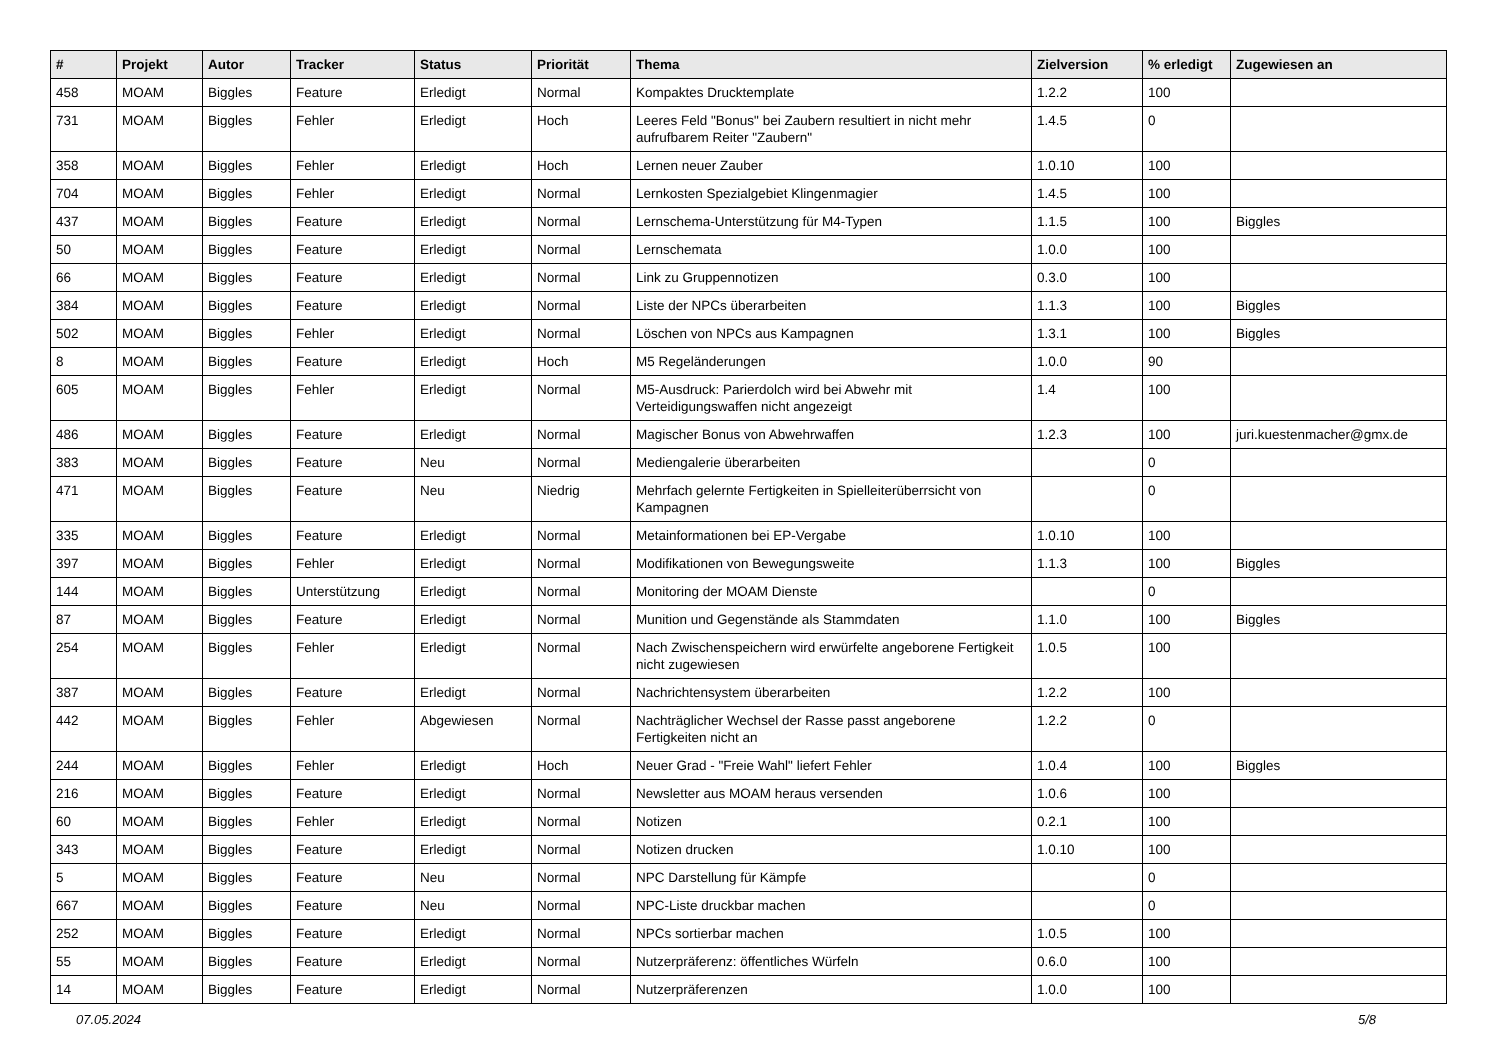| # | Projekt | Autor | Tracker | Status | Priorität | Thema | Zielversion | % erledigt | Zugewiesen an |
| --- | --- | --- | --- | --- | --- | --- | --- | --- | --- |
| 458 | MOAM | Biggles | Feature | Erledigt | Normal | Kompaktes Drucktemplate | 1.2.2 | 100 | |
| 731 | MOAM | Biggles | Fehler | Erledigt | Hoch | Leeres Feld "Bonus" bei Zaubern resultiert in nicht mehr aufrufbarem Reiter "Zaubern" | 1.4.5 | 0 | |
| 358 | MOAM | Biggles | Fehler | Erledigt | Hoch | Lernen neuer Zauber | 1.0.10 | 100 | |
| 704 | MOAM | Biggles | Fehler | Erledigt | Normal | Lernkosten Spezialgebiet Klingenmagier | 1.4.5 | 100 | |
| 437 | MOAM | Biggles | Feature | Erledigt | Normal | Lernschema-Unterstützung für M4-Typen | 1.1.5 | 100 | Biggles |
| 50 | MOAM | Biggles | Feature | Erledigt | Normal | Lernschemata | 1.0.0 | 100 | |
| 66 | MOAM | Biggles | Feature | Erledigt | Normal | Link zu Gruppennotizen | 0.3.0 | 100 | |
| 384 | MOAM | Biggles | Feature | Erledigt | Normal | Liste der NPCs überarbeiten | 1.1.3 | 100 | Biggles |
| 502 | MOAM | Biggles | Fehler | Erledigt | Normal | Löschen von NPCs aus Kampagnen | 1.3.1 | 100 | Biggles |
| 8 | MOAM | Biggles | Feature | Erledigt | Hoch | M5 Regeländerungen | 1.0.0 | 90 | |
| 605 | MOAM | Biggles | Fehler | Erledigt | Normal | M5-Ausdruck: Parierdolch wird bei Abwehr mit Verteidigungswaffen nicht angezeigt | 1.4 | 100 | |
| 486 | MOAM | Biggles | Feature | Erledigt | Normal | Magischer Bonus von Abwehrwaffen | 1.2.3 | 100 | juri.kuestenmacher@gmx.de |
| 383 | MOAM | Biggles | Feature | Neu | Normal | Mediengalerie überarbeiten | | 0 | |
| 471 | MOAM | Biggles | Feature | Neu | Niedrig | Mehrfach gelernte Fertigkeiten in Spielleiterüberrsicht von Kampagnen | | 0 | |
| 335 | MOAM | Biggles | Feature | Erledigt | Normal | Metainformationen bei EP-Vergabe | 1.0.10 | 100 | |
| 397 | MOAM | Biggles | Fehler | Erledigt | Normal | Modifikationen von Bewegungsweite | 1.1.3 | 100 | Biggles |
| 144 | MOAM | Biggles | Unterstützung | Erledigt | Normal | Monitoring der MOAM Dienste | | 0 | |
| 87 | MOAM | Biggles | Feature | Erledigt | Normal | Munition und Gegenstände als Stammdaten | 1.1.0 | 100 | Biggles |
| 254 | MOAM | Biggles | Fehler | Erledigt | Normal | Nach Zwischenspeichern wird erwürfelte angeborene Fertigkeit nicht zugewiesen | 1.0.5 | 100 | |
| 387 | MOAM | Biggles | Feature | Erledigt | Normal | Nachrichtensystem überarbeiten | 1.2.2 | 100 | |
| 442 | MOAM | Biggles | Fehler | Abgewiesen | Normal | Nachträglicher Wechsel der Rasse passt angeborene Fertigkeiten nicht an | 1.2.2 | 0 | |
| 244 | MOAM | Biggles | Fehler | Erledigt | Hoch | Neuer Grad - "Freie Wahl" liefert Fehler | 1.0.4 | 100 | Biggles |
| 216 | MOAM | Biggles | Feature | Erledigt | Normal | Newsletter aus MOAM heraus versenden | 1.0.6 | 100 | |
| 60 | MOAM | Biggles | Fehler | Erledigt | Normal | Notizen | 0.2.1 | 100 | |
| 343 | MOAM | Biggles | Feature | Erledigt | Normal | Notizen drucken | 1.0.10 | 100 | |
| 5 | MOAM | Biggles | Feature | Neu | Normal | NPC Darstellung für Kämpfe | | 0 | |
| 667 | MOAM | Biggles | Feature | Neu | Normal | NPC-Liste druckbar machen | | 0 | |
| 252 | MOAM | Biggles | Feature | Erledigt | Normal | NPCs sortierbar machen | 1.0.5 | 100 | |
| 55 | MOAM | Biggles | Feature | Erledigt | Normal | Nutzerpräferenz: öffentliches Würfeln | 0.6.0 | 100 | |
| 14 | MOAM | Biggles | Feature | Erledigt | Normal | Nutzerpräferenzen | 1.0.0 | 100 | |
07.05.2024 5/8